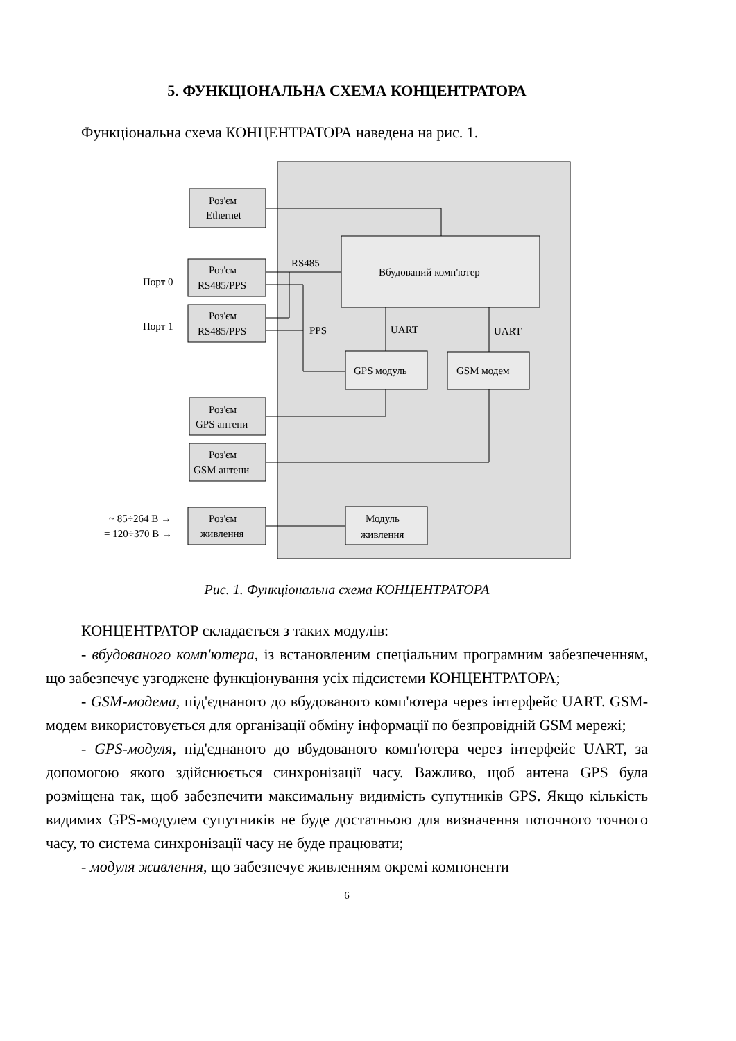5. ФУНКЦІОНАЛЬНА СХЕМА КОНЦЕНТРАТОРА
Функціональна схема КОНЦЕНТРАТОРА наведена на рис. 1.
Роз'єм
Ethernet
Роз'єм
RS485/PPS
Роз'єм
RS485/PPS
Роз'єм
GPS антени
Роз'єм
GSM антени
Роз'єм
живлення
Порт 0
Порт 1
RS485
PPS
UART
UART
Вбудований комп'ютер
GPS модуль
GSM модем
Модуль
живлення
~ 85÷264 В →
= 120÷370 В →
Рис. 1. Функціональна схема КОНЦЕНТРАТОРА
КОНЦЕНТРАТОР складається з таких модулів:
- вбудованого комп'ютера, із встановленим спеціальним програмним забезпеченням, що забезпечує узгоджене функціонування усіх підсистеми КОНЦЕНТРАТОРА;
- GSM-модема, під'єднаного до вбудованого комп'ютера через інтерфейс UART. GSM-модем використовується для організації обміну інформації по безпровідній GSM мережі;
- GPS-модуля, під'єднаного до вбудованого комп'ютера через інтерфейс UART, за допомогою якого здійснюється синхронізації часу. Важливо, щоб антена GPS була розміщена так, щоб забезпечити максимальну видимість супутників GPS. Якщо кількість видимих GPS-модулем супутників не буде достатньою для визначення поточного точного часу, то система синхронізації часу не буде працювати;
- модуля живлення, що забезпечує живленням окремі компоненти
6